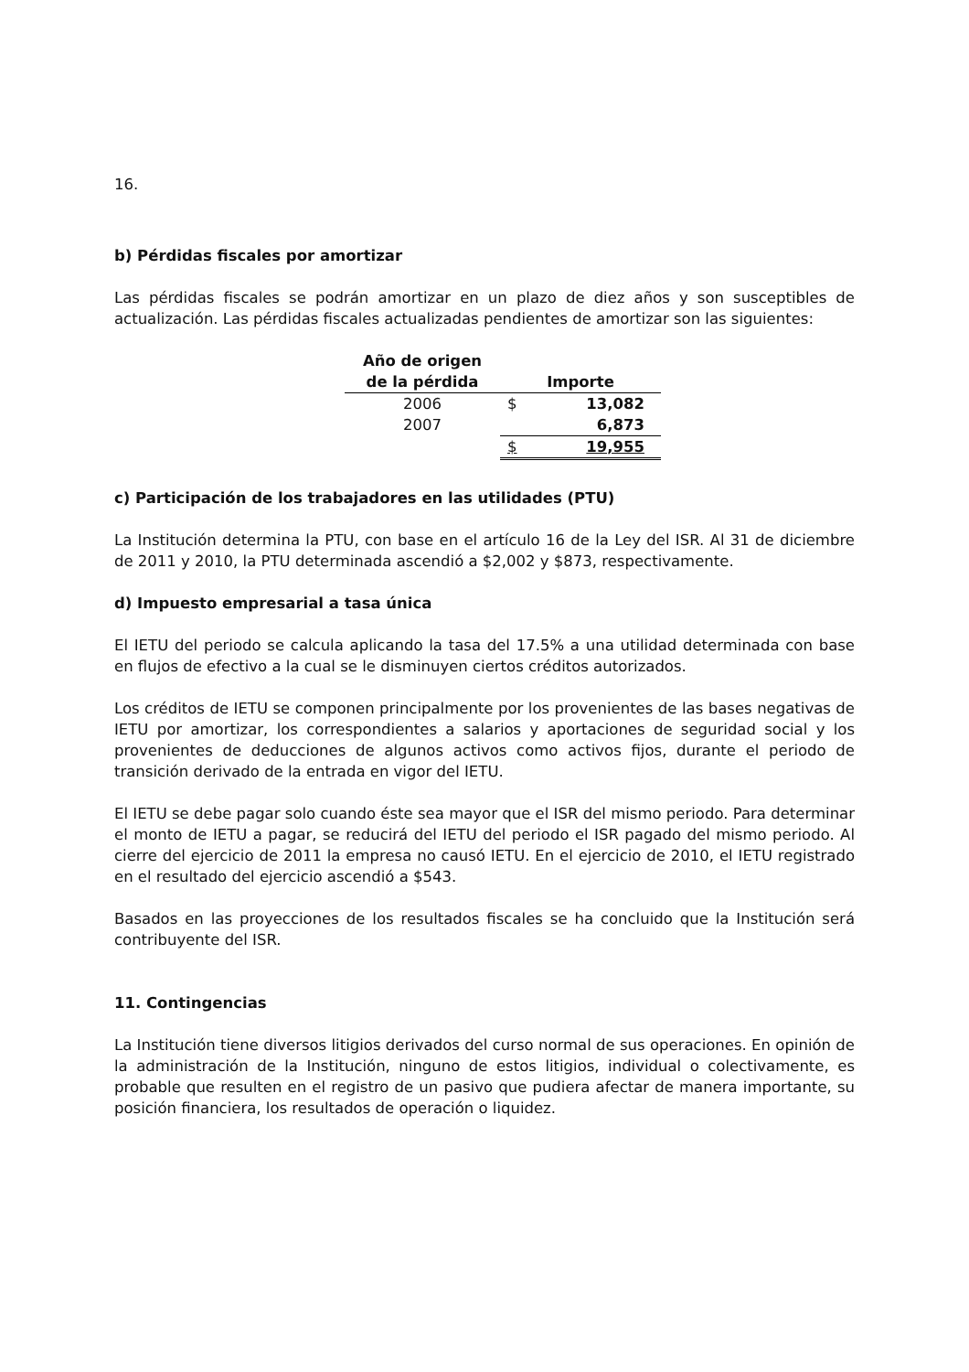16.
b) Pérdidas fiscales por amortizar
Las pérdidas fiscales se podrán amortizar en un plazo de diez años y son susceptibles de actualización. Las pérdidas fiscales actualizadas pendientes de amortizar son las siguientes:
| Año de origen de la pérdida | Importe | |
| --- | --- | --- |
| 2006 | $ | 13,082 |
| 2007 | | 6,873 |
| | $ | 19,955 |
c) Participación de los trabajadores en las utilidades (PTU)
La Institución determina la PTU, con base en el artículo 16 de la Ley del ISR. Al 31 de diciembre de 2011 y 2010, la PTU determinada ascendió a $2,002 y $873, respectivamente.
d) Impuesto empresarial a tasa única
El IETU del periodo se calcula aplicando la tasa del 17.5% a una utilidad determinada con base en flujos de efectivo a la cual se le disminuyen ciertos créditos autorizados.
Los créditos de IETU se componen principalmente por los provenientes de las bases negativas de IETU por amortizar, los correspondientes a salarios y aportaciones de seguridad social y los provenientes de deducciones de algunos activos como activos fijos, durante el periodo de transición derivado de la entrada en vigor del IETU.
El IETU se debe pagar solo cuando éste sea mayor que el ISR del mismo periodo. Para determinar el monto de IETU a pagar, se reducirá del IETU del periodo el ISR pagado del mismo periodo. Al cierre del ejercicio de 2011 la empresa no causó IETU. En el ejercicio de 2010, el IETU registrado en el resultado del ejercicio ascendió a $543.
Basados en las proyecciones de los resultados fiscales se ha concluido que la Institución será contribuyente del ISR.
11. Contingencias
La Institución tiene diversos litigios derivados del curso normal de sus operaciones. En opinión de la administración de la Institución, ninguno de estos litigios, individual o colectivamente, es probable que resulten en el registro de un pasivo que pudiera afectar de manera importante, su posición financiera, los resultados de operación o liquidez.